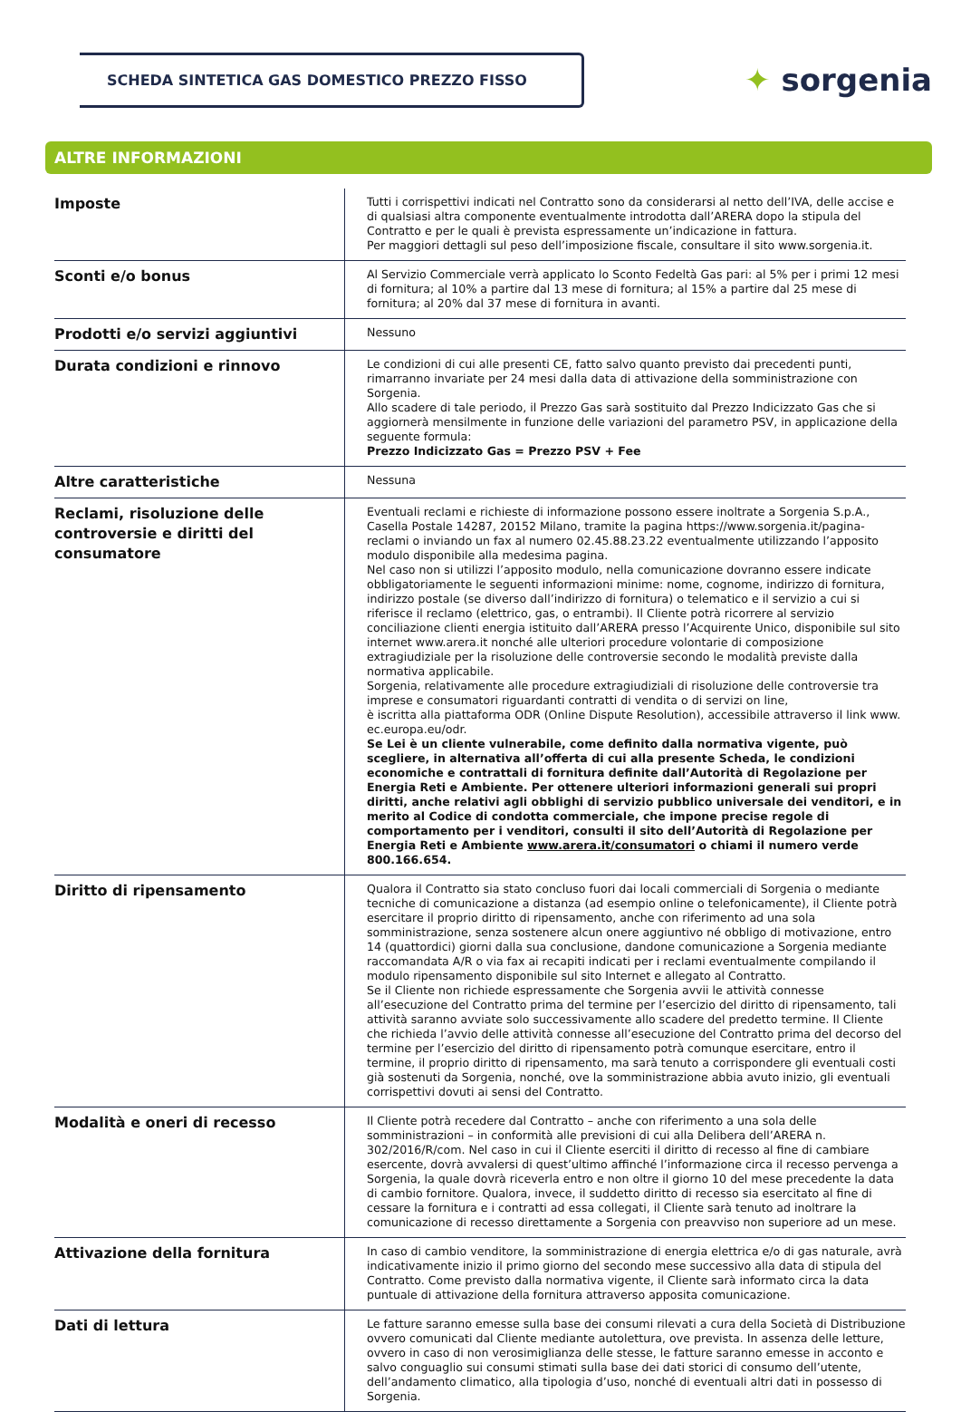SCHEDA SINTETICA GAS DOMESTICO PREZZO FISSO
✦ sorgenia
ALTRE INFORMAZIONI
| Imposte | Tutti i corrispettivi indicati nel Contratto sono da considerarsi al netto dell’IVA, delle accise e di qualsiasi altra componente eventualmente introdotta dall’ARERA dopo la stipula del Contratto e per le quali è prevista espressamente un’indicazione in fattura. Per maggiori dettagli sul peso dell’imposizione fiscale, consultare il sito www.sorgenia.it. |
| Sconti e/o bonus | Al Servizio Commerciale verrà applicato lo Sconto Fedeltà Gas pari: al 5% per i primi 12 mesi di fornitura; al 10% a partire dal 13 mese di fornitura; al 15% a partire dal 25 mese di fornitura; al 20% dal 37 mese di fornitura in avanti. |
| Prodotti e/o servizi aggiuntivi | Nessuno |
| Durata condizioni e rinnovo | Le condizioni di cui alle presenti CE, fatto salvo quanto previsto dai precedenti punti, rimarranno invariate per 24 mesi dalla data di attivazione della somministrazione con Sorgenia. Allo scadere di tale periodo, il Prezzo Gas sarà sostituito dal Prezzo Indicizzato Gas che si aggiornerà mensilmente in funzione delle variazioni del parametro PSV, in applicazione della seguente formula: Prezzo Indicizzato Gas = Prezzo PSV + Fee |
| Altre caratteristiche | Nessuna |
| Reclami, risoluzione delle controversie e diritti del consumatore | Eventuali reclami e richieste di informazione possono essere inoltrate a Sorgenia S.p.A., Casella Postale 14287, 20152 Milano, tramite la pagina https://www.sorgenia.it/pagina-reclami o inviando un fax al numero 02.45.88.23.22 eventualmente utilizzando l’apposito modulo disponibile alla medesima pagina. Nel caso non si utilizzi l’apposito modulo, nella comunicazione dovranno essere indicate obbligatoriamente le seguenti informazioni minime: nome, cognome, indirizzo di fornitura, indirizzo postale (se diverso dall’indirizzo di fornitura) o telematico e il servizio a cui si riferisce il reclamo (elettrico, gas, o entrambi). Il Cliente potrà ricorrere al servizio conciliazione clienti energia istituito dall’ARERA presso l’Acquirente Unico, disponibile sul sito internet www.arera.it nonché alle ulteriori procedure volontarie di composizione extragiudiziale per la risoluzione delle controversie secondo le modalità previste dalla normativa applicabile. Sorgenia, relativamente alle procedure extragiudiziali di risoluzione delle controversie tra imprese e consumatori riguardanti contratti di vendita o di servizi on line, è iscritta alla piattaforma ODR (Online Dispute Resolution), accessibile attraverso il link www. ec.europa.eu/odr. Se Lei è un cliente vulnerabile, come definito dalla normativa vigente, può scegliere, in alternativa all’offerta di cui alla presente Scheda, le condizioni economiche e contrattali di fornitura definite dall’Autorità di Regolazione per Energia Reti e Ambiente. Per ottenere ulteriori informazioni generali sui propri diritti, anche relativi agli obblighi di servizio pubblico universale dei venditori, e in merito al Codice di condotta commerciale, che impone precise regole di comportamento per i venditori, consulti il sito dell’Autorità di Regolazione per Energia Reti e Ambiente www.arera.it/consumatori o chiami il numero verde 800.166.654. |
| Diritto di ripensamento | Qualora il Contratto sia stato concluso fuori dai locali commerciali di Sorgenia o mediante tecniche di comunicazione a distanza (ad esempio online o telefonicamente), il Cliente potrà esercitare il proprio diritto di ripensamento, anche con riferimento ad una sola somministrazione, senza sostenere alcun onere aggiuntivo né obbligo di motivazione, entro 14 (quattordici) giorni dalla sua conclusione, dandone comunicazione a Sorgenia mediante raccomandata A/R o via fax ai recapiti indicati per i reclami eventualmente compilando il modulo ripensamento disponibile sul sito Internet e allegato al Contratto. Se il Cliente non richiede espressamente che Sorgenia avvii le attività connesse all’esecuzione del Contratto prima del termine per l’esercizio del diritto di ripensamento, tali attività saranno avviate solo successivamente allo scadere del predetto termine. Il Cliente che richieda l’avvio delle attività connesse all’esecuzione del Contratto prima del decorso del termine per l’esercizio del diritto di ripensamento potrà comunque esercitare, entro il termine, il proprio diritto di ripensamento, ma sarà tenuto a corrispondere gli eventuali costi già sostenuti da Sorgenia, nonché, ove la somministrazione abbia avuto inizio, gli eventuali corrispettivi dovuti ai sensi del Contratto. |
| Modalità e oneri di recesso | Il Cliente potrà recedere dal Contratto – anche con riferimento a una sola delle somministrazioni – in conformità alle previsioni di cui alla Delibera dell’ARERA n. 302/2016/R/com. Nel caso in cui il Cliente eserciti il diritto di recesso al fine di cambiare esercente, dovrà avvalersi di quest’ultimo affinché l’informazione circa il recesso pervenga a Sorgenia, la quale dovrà riceverla entro e non oltre il giorno 10 del mese precedente la data di cambio fornitore. Qualora, invece, il suddetto diritto di recesso sia esercitato al fine di cessare la fornitura e i contratti ad essa collegati, il Cliente sarà tenuto ad inoltrare la comunicazione di recesso direttamente a Sorgenia con preavviso non superiore ad un mese. |
| Attivazione della fornitura | In caso di cambio venditore, la somministrazione di energia elettrica e/o di gas naturale, avrà indicativamente inizio il primo giorno del secondo mese successivo alla data di stipula del Contratto. Come previsto dalla normativa vigente, il Cliente sarà informato circa la data puntuale di attivazione della fornitura attraverso apposita comunicazione. |
| Dati di lettura | Le fatture saranno emesse sulla base dei consumi rilevati a cura della Società di Distribuzione ovvero comunicati dal Cliente mediante autolettura, ove prevista. In assenza delle letture, ovvero in caso di non verosimiglianza delle stesse, le fatture saranno emesse in acconto e salvo conguaglio sui consumi stimati sulla base dei dati storici di consumo dell’utente, dell’andamento climatico, alla tipologia d’uso, nonché di eventuali altri dati in possesso di Sorgenia. |